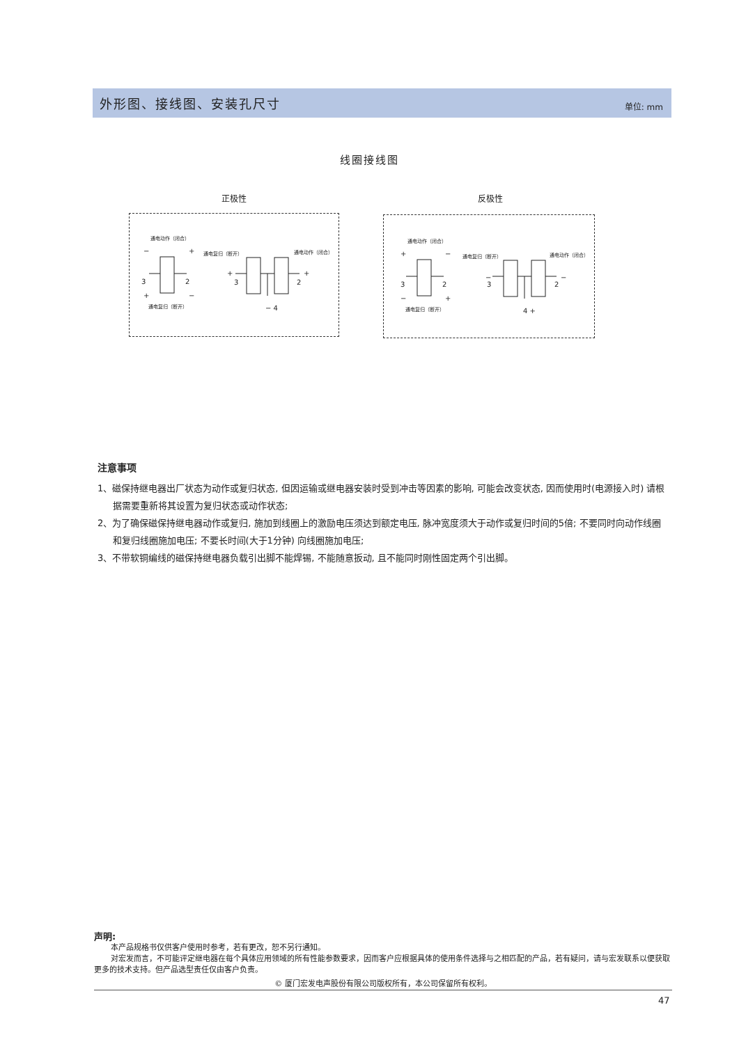外形图、接线图、安装孔尺寸
单位: mm
线圈接线图
正极性 反极性
通电动作（闭合）
− +
3 2
+ −
通电复归（断开）
通电复归（断开） 通电动作（闭合）
+
3 2
+
− 4
通电动作（闭合）
+ −
3 2
− +
通电复归（断开）
通电复归（断开） 通电动作（闭合）
−
3 2
−
4 +
注意事项
1、磁保持继电器出厂状态为动作或复归状态, 但因运输或继电器安装时受到冲击等因素的影响, 可能会改变状态, 因而使用时(电源接入时) 请根据需要重新将其设置为复归状态或动作状态;
2、为了确保磁保持继电器动作或复归, 施加到线圈上的激励电压须达到额定电压, 脉冲宽度须大于动作或复归时间的5倍; 不要同时向动作线圈和复归线圈施加电压; 不要长时间(大于1分钟) 向线圈施加电压;
3、不带软铜编线的磁保持继电器负载引出脚不能焊锡, 不能随意扳动, 且不能同时刚性固定两个引出脚。
声明:
本产品规格书仅供客户使用时参考，若有更改，恕不另行通知。
对宏发而言，不可能评定继电器在每个具体应用领域的所有性能参数要求，因而客户应根据具体的使用条件选择与之相匹配的产品，若有疑问，请与宏发联系以便获取更多的技术支持。但产品选型责任仅由客户负责。
© 厦门宏发电声股份有限公司版权所有，本公司保留所有权利。
47